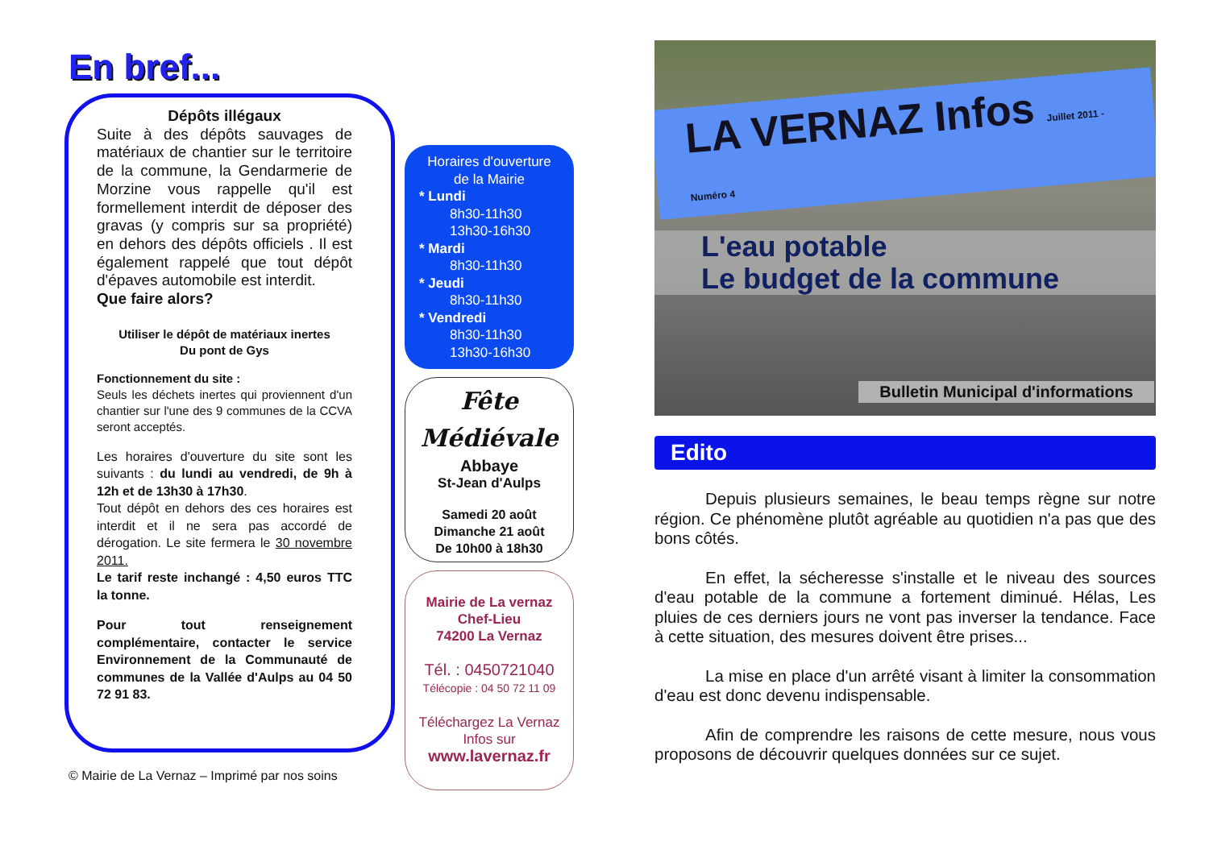En bref...
Dépôts illégaux
Suite à des dépôts sauvages de matériaux de chantier sur le territoire de la commune, la Gendarmerie de Morzine vous rappelle qu'il est formellement interdit de déposer des gravas (y compris sur sa propriété) en dehors des dépôts officiels . Il est également rappelé que tout dépôt d'épaves automobile est interdit.
Que faire alors?
Utiliser le dépôt de matériaux inertes
Du pont de Gys
Fonctionnement du site :
Seuls les déchets inertes qui proviennent d'un chantier sur l'une des 9 communes de la CCVA seront acceptés.
Les horaires d'ouverture du site sont les suivants : du lundi au vendredi, de 9h à 12h et de 13h30 à 17h30.
Tout dépôt en dehors des ces horaires est interdit et il ne sera pas accordé de dérogation. Le site fermera le 30 novembre 2011.
Le tarif reste inchangé : 4,50 euros TTC la tonne.
Pour tout renseignement complémentaire, contacter le service Environnement de la Communauté de communes de la Vallée d'Aulps au 04 50 72 91 83.
© Mairie de La Vernaz – Imprimé par nos soins
Horaires d'ouverture
de la Mairie
* Lundi
8h30-11h30
13h30-16h30
* Mardi
8h30-11h30
* Jeudi
8h30-11h30
* Vendredi
8h30-11h30
13h30-16h30
Fête
Médiévale
Abbaye
St-Jean d'Aulps
Samedi 20 août
Dimanche 21 août
De 10h00 à 18h30
Mairie de La vernaz
Chef-Lieu
74200 La Vernaz
Tél. : 0450721040
Télécopie : 04 50 72 11 09
Téléchargez La Vernaz
Infos sur
www.lavernaz.fr
LA VERNAZ Infos Juillet 2011 - Numéro 4
L'eau potable
Le budget de la commune
Bulletin Municipal d'informations
Edito
Depuis plusieurs semaines, le beau temps règne sur notre région. Ce phénomène plutôt agréable au quotidien n'a pas que des bons côtés.
En effet, la sécheresse s'installe et le niveau des sources d'eau potable de la commune a fortement diminué. Hélas, Les pluies de ces derniers jours ne vont pas inverser la tendance. Face à cette situation, des mesures doivent être prises...
La mise en place d'un arrêté visant à limiter la consommation d'eau est donc devenu indispensable.
Afin de comprendre les raisons de cette mesure, nous vous proposons de découvrir quelques données sur ce sujet.